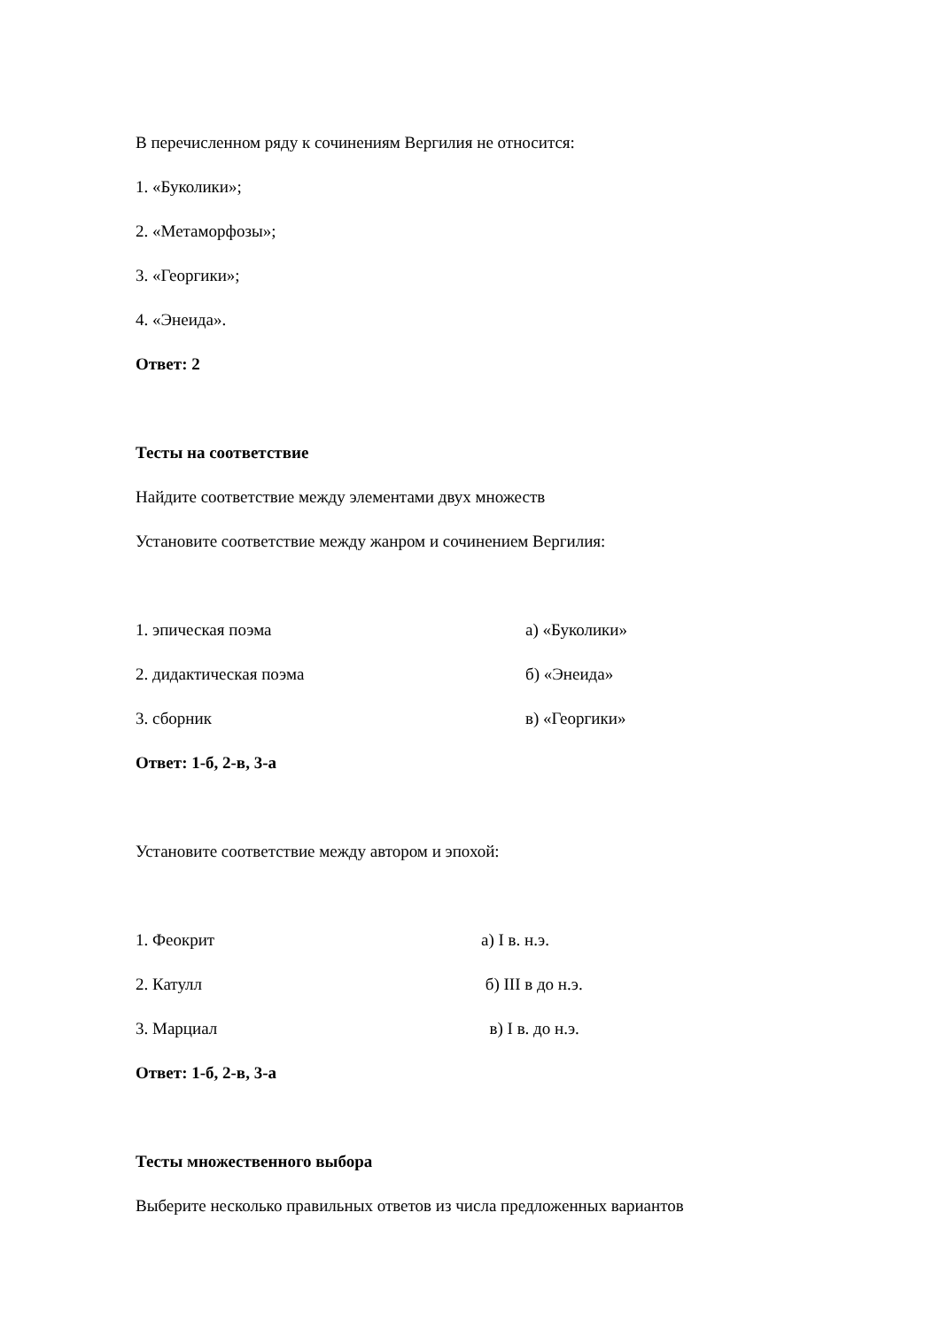В перечисленном ряду к сочинениям Вергилия не относится:
1. «Буколики»;
2. «Метаморфозы»;
3. «Георгики»;
4. «Энеида».
Ответ: 2
Тесты на соответствие
Найдите соответствие между элементами двух множеств
Установите соответствие между жанром и сочинением Вергилия:
1. эпическая поэма а) «Буколики»
2. дидактическая поэма б) «Энеида»
3. сборник в) «Георгики»
Ответ: 1-б, 2-в, 3-а
Установите соответствие между автором и эпохой:
1. Феокрит а) I в. н.э.
2. Катулл б) III в до н.э.
3. Марциал в) I в. до н.э.
Ответ: 1-б, 2-в, 3-а
Тесты множественного выбора
Выберите несколько правильных ответов из числа предложенных вариантов